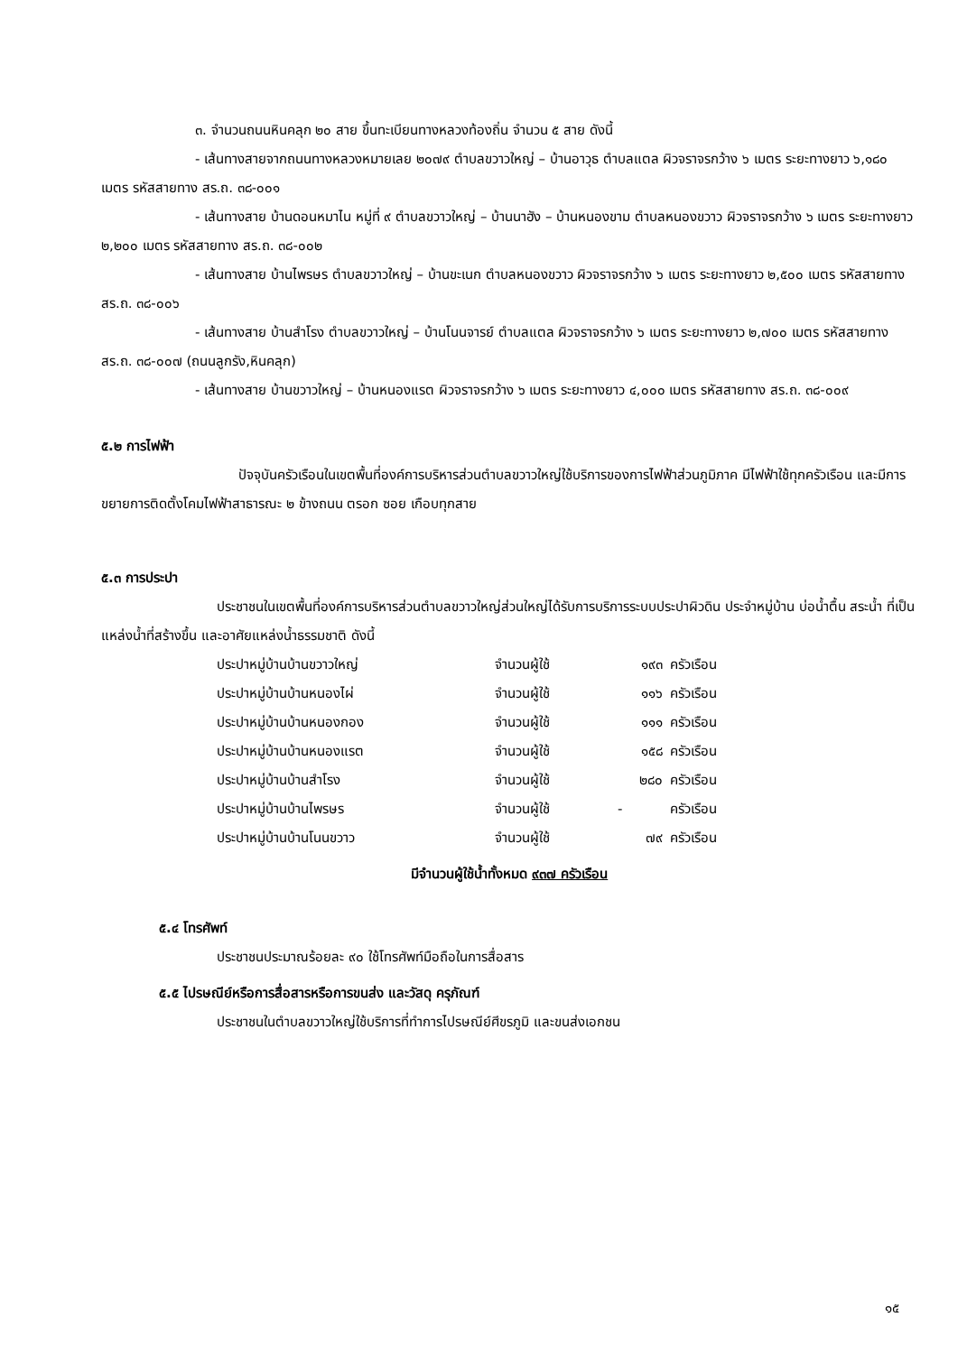๓. จำนวนถนนหินคลุก ๒๐ สาย ขึ้นทะเบียนทางหลวงท้องถิ่น จำนวน ๕ สาย ดังนี้
- เส้นทางสายจากถนนทางหลวงหมายเลย ๒๐๗๙ ตำบลขวาวใหญ่ – บ้านอาวุธ ตำบลแตล ผิวจราจรกว้าง ๖ เมตร ระยะทางยาว ๖,๑๘๐ เมตร รหัสสายทาง สร.ถ. ๓๘-๐๐๑
- เส้นทางสาย บ้านดอนหมาไน หมู่ที่ ๙ ตำบลขวาวใหญ่ – บ้านนาฮัง – บ้านหนองขาม ตำบลหนองขวาว ผิวจราจรกว้าง ๖ เมตร ระยะทางยาว ๒,๒๐๐ เมตร รหัสสายทาง สร.ถ. ๓๘-๐๐๒
- เส้นทางสาย บ้านไพรษร ตำบลขวาวใหญ่ – บ้านขะเนก ตำบลหนองขวาว ผิวจราจรกว้าง ๖ เมตร ระยะทางยาว ๒,๕๐๐ เมตร รหัสสายทาง สร.ถ. ๓๘-๐๐๖
- เส้นทางสาย บ้านสำโรง ตำบลขวาวใหญ่ – บ้านโนนจารย์ ตำบลแตล ผิวจราจรกว้าง ๖ เมตร ระยะทางยาว ๒,๗๐๐ เมตร รหัสสายทาง สร.ถ. ๓๘-๐๐๗ (ถนนลูกรัง,หินคลุก)
- เส้นทางสาย บ้านขวาวใหญ่ – บ้านหนองแรต ผิวจราจรกว้าง ๖ เมตร ระยะทางยาว ๔,๐๐๐ เมตร รหัสสายทาง สร.ถ. ๓๘-๐๐๙
๕.๒ การไฟฟ้า
ปัจจุบันครัวเรือนในเขตพื้นที่องค์การบริหารส่วนตำบลขวาวใหญ่ใช้บริการของการไฟฟ้าส่วนภูมิภาค มีไฟฟ้าใช้ทุกครัวเรือน และมีการขยายการติดตั้งโคมไฟฟ้าสาธารณะ ๒ ข้างถนน ตรอก ซอย เกือบทุกสาย
๕.๓ การประปา
ประชาชนในเขตพื้นที่องค์การบริหารส่วนตำบลขวาวใหญ่ส่วนใหญ่ได้รับการบริการระบบประปาผิวดิน ประจำหมู่บ้าน บ่อน้ำตื้น สระน้ำ ที่เป็นแหล่งน้ำที่สร้างขึ้น และอาศัยแหล่งน้ำธรรมชาติ ดังนี้
| ประปาหมู่บ้านบ้านขวาวใหญ่ | จำนวนผู้ใช้ | ๑๙๓ | ครัวเรือน |
| ประปาหมู่บ้านบ้านหนองไผ่ | จำนวนผู้ใช้ | ๑๑๖ | ครัวเรือน |
| ประปาหมู่บ้านบ้านหนองกอง | จำนวนผู้ใช้ | ๑๑๑ | ครัวเรือน |
| ประปาหมู่บ้านบ้านหนองแรต | จำนวนผู้ใช้ | ๑๕๘ | ครัวเรือน |
| ประปาหมู่บ้านบ้านสำโรง | จำนวนผู้ใช้ | ๒๘๐ | ครัวเรือน |
| ประปาหมู่บ้านบ้านไพรษร | จำนวนผู้ใช้ | - | ครัวเรือน |
| ประปาหมู่บ้านบ้านโนนขวาว | จำนวนผู้ใช้ | ๗๙ | ครัวเรือน |
มีจำนวนผู้ใช้น้ำทั้งหมด ๙๓๗ ครัวเรือน
๕.๔ โทรศัพท์
ประชาชนประมาณร้อยละ ๙๐ ใช้โทรศัพท์มือถือในการสื่อสาร
๕.๕ ไปรษณีย์หรือการสื่อสารหรือการขนส่ง และวัสดุ ครุภัณฑ์
ประชาชนในตำบลขวาวใหญ่ใช้บริการที่ทำการไปรษณีย์ศีขรภูมิ และขนส่งเอกชน
๑๕